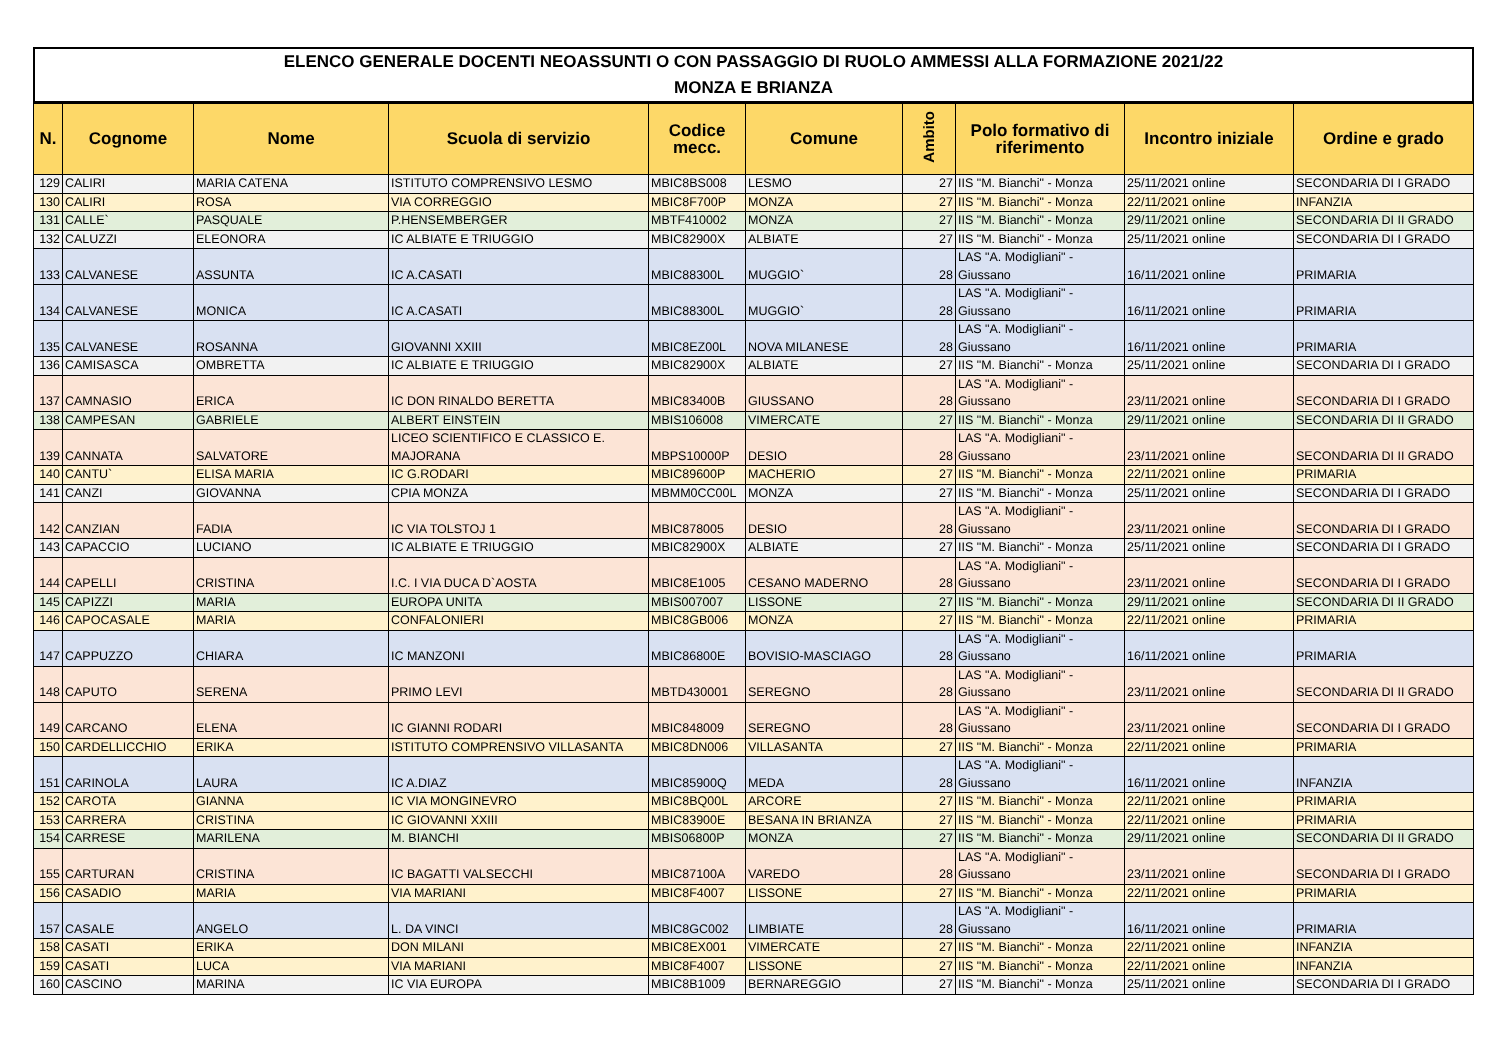ELENCO GENERALE DOCENTI NEOASSUNTI O CON PASSAGGIO DI RUOLO AMMESSI ALLA FORMAZIONE 2021/22
MONZA E BRIANZA
| N. | Cognome | Nome | Scuola di servizio | Codice mecc. | Comune | Ambito | Polo formativo di riferimento | Incontro iniziale | Ordine e grado |
| --- | --- | --- | --- | --- | --- | --- | --- | --- | --- |
| 129 | CALIRI | MARIA CATENA | ISTITUTO COMPRENSIVO LESMO | MBIC8BS008 | LESMO | 27 | IIS "M. Bianchi" - Monza | 25/11/2021 online | SECONDARIA DI I GRADO |
| 130 | CALIRI | ROSA | VIA CORREGGIO | MBIC8F700P | MONZA | 27 | IIS "M. Bianchi" - Monza | 22/11/2021 online | INFANZIA |
| 131 | CALLE` | PASQUALE | P.HENSEMBERGER | MBTF410002 | MONZA | 27 | IIS "M. Bianchi" - Monza | 29/11/2021 online | SECONDARIA DI II GRADO |
| 132 | CALUZZI | ELEONORA | IC ALBIATE E TRIUGGIO | MBIC82900X | ALBIATE | 27 | IIS "M. Bianchi" - Monza | 25/11/2021 online | SECONDARIA DI I GRADO |
| 133 | CALVANESE | ASSUNTA | IC A.CASATI | MBIC88300L | MUGGIO` | 28 | LAS "A. Modigliani" - Giussano | 16/11/2021 online | PRIMARIA |
| 134 | CALVANESE | MONICA | IC A.CASATI | MBIC88300L | MUGGIO` | 28 | LAS "A. Modigliani" - Giussano | 16/11/2021 online | PRIMARIA |
| 135 | CALVANESE | ROSANNA | GIOVANNI XXIII | MBIC8EZ00L | NOVA MILANESE | 28 | LAS "A. Modigliani" - Giussano | 16/11/2021 online | PRIMARIA |
| 136 | CAMISASCA | OMBRETTA | IC ALBIATE E TRIUGGIO | MBIC82900X | ALBIATE | 27 | IIS "M. Bianchi" - Monza | 25/11/2021 online | SECONDARIA DI I GRADO |
| 137 | CAMNASIO | ERICA | IC DON RINALDO BERETTA | MBIC83400B | GIUSSANO | 28 | LAS "A. Modigliani" - Giussano | 23/11/2021 online | SECONDARIA DI I GRADO |
| 138 | CAMPESAN | GABRIELE | ALBERT EINSTEIN | MBIS106008 | VIMERCATE | 27 | IIS "M. Bianchi" - Monza | 29/11/2021 online | SECONDARIA DI II GRADO |
| 139 | CANNATA | SALVATORE | LICEO SCIENTIFICO E CLASSICO E. MAJORANA | MBPS10000P | DESIO | 28 | LAS "A. Modigliani" - Giussano | 23/11/2021 online | SECONDARIA DI II GRADO |
| 140 | CANTU` | ELISA MARIA | IC G.RODARI | MBIC89600P | MACHERIO | 27 | IIS "M. Bianchi" - Monza | 22/11/2021 online | PRIMARIA |
| 141 | CANZI | GIOVANNA | CPIA MONZA | MBMM0CC00L | MONZA | 27 | IIS "M. Bianchi" - Monza | 25/11/2021 online | SECONDARIA DI I GRADO |
| 142 | CANZIAN | FADIA | IC VIA TOLSTOJ 1 | MBIC878005 | DESIO | 28 | LAS "A. Modigliani" - Giussano | 23/11/2021 online | SECONDARIA DI I GRADO |
| 143 | CAPACCIO | LUCIANO | IC ALBIATE E TRIUGGIO | MBIC82900X | ALBIATE | 27 | IIS "M. Bianchi" - Monza | 25/11/2021 online | SECONDARIA DI I GRADO |
| 144 | CAPELLI | CRISTINA | I.C. I VIA DUCA D`AOSTA | MBIC8E1005 | CESANO MADERNO | 28 | LAS "A. Modigliani" - Giussano | 23/11/2021 online | SECONDARIA DI I GRADO |
| 145 | CAPIZZI | MARIA | EUROPA UNITA | MBIS007007 | LISSONE | 27 | IIS "M. Bianchi" - Monza | 29/11/2021 online | SECONDARIA DI II GRADO |
| 146 | CAPOCASALE | MARIA | CONFALONIERI | MBIC8GB006 | MONZA | 27 | IIS "M. Bianchi" - Monza | 22/11/2021 online | PRIMARIA |
| 147 | CAPPUZZO | CHIARA | IC MANZONI | MBIC86800E | BOVISIO-MASCIAGO | 28 | LAS "A. Modigliani" - Giussano | 16/11/2021 online | PRIMARIA |
| 148 | CAPUTO | SERENA | PRIMO LEVI | MBTD430001 | SEREGNO | 28 | LAS "A. Modigliani" - Giussano | 23/11/2021 online | SECONDARIA DI II GRADO |
| 149 | CARCANO | ELENA | IC GIANNI RODARI | MBIC848009 | SEREGNO | 28 | LAS "A. Modigliani" - Giussano | 23/11/2021 online | SECONDARIA DI I GRADO |
| 150 | CARDELLICCHIO | ERIKA | ISTITUTO COMPRENSIVO VILLASANTA | MBIC8DN006 | VILLASANTA | 27 | IIS "M. Bianchi" - Monza | 22/11/2021 online | PRIMARIA |
| 151 | CARINOLA | LAURA | IC A.DIAZ | MBIC85900Q | MEDA | 28 | LAS "A. Modigliani" - Giussano | 16/11/2021 online | INFANZIA |
| 152 | CAROTA | GIANNA | IC VIA MONGINEVRO | MBIC8BQ00L | ARCORE | 27 | IIS "M. Bianchi" - Monza | 22/11/2021 online | PRIMARIA |
| 153 | CARRERA | CRISTINA | IC GIOVANNI XXIII | MBIC83900E | BESANA IN BRIANZA | 27 | IIS "M. Bianchi" - Monza | 22/11/2021 online | PRIMARIA |
| 154 | CARRESE | MARILENA | M. BIANCHI | MBIS06800P | MONZA | 27 | IIS "M. Bianchi" - Monza | 29/11/2021 online | SECONDARIA DI II GRADO |
| 155 | CARTURAN | CRISTINA | IC BAGATTI VALSECCHI | MBIC87100A | VAREDO | 28 | LAS "A. Modigliani" - Giussano | 23/11/2021 online | SECONDARIA DI I GRADO |
| 156 | CASADIO | MARIA | VIA MARIANI | MBIC8F4007 | LISSONE | 27 | IIS "M. Bianchi" - Monza | 22/11/2021 online | PRIMARIA |
| 157 | CASALE | ANGELO | L. DA VINCI | MBIC8GC002 | LIMBIATE | 28 | LAS "A. Modigliani" - Giussano | 16/11/2021 online | PRIMARIA |
| 158 | CASATI | ERIKA | DON MILANI | MBIC8EX001 | VIMERCATE | 27 | IIS "M. Bianchi" - Monza | 22/11/2021 online | INFANZIA |
| 159 | CASATI | LUCA | VIA MARIANI | MBIC8F4007 | LISSONE | 27 | IIS "M. Bianchi" - Monza | 22/11/2021 online | INFANZIA |
| 160 | CASCINO | MARINA | IC VIA EUROPA | MBIC8B1009 | BERNAREGGIO | 27 | IIS "M. Bianchi" - Monza | 25/11/2021 online | SECONDARIA DI I GRADO |